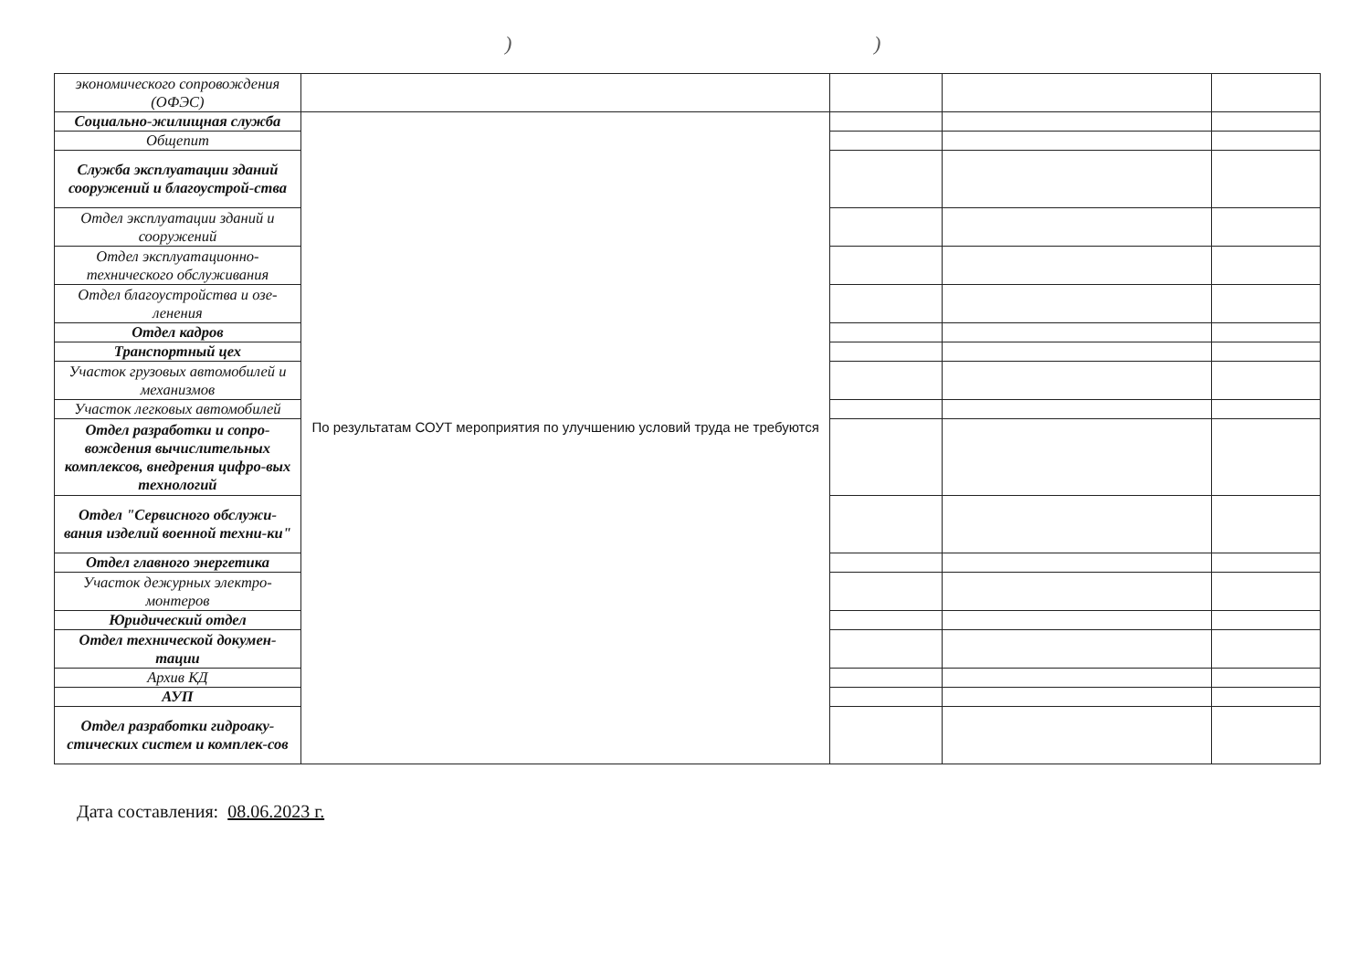))
| экономического сопровождения (ОФЭС) | | | | |
| Социально-жилищная служба | По результатам СОУТ мероприятия по улучшению условий труда не требуются | | | |
| Общепит | | | | |
| Служба эксплуатации зданий сооружений и благоустрой-ства | | | | |
| Отдел эксплуатации зданий и сооружений | | | | |
| Отдел эксплуатационно-технического обслуживания | | | | |
| Отдел благоустройства и озе-ленения | | | | |
| Отдел кадров | | | | |
| Транспортный цех | | | | |
| Участок грузовых автомобилей и механизмов | | | | |
| Участок легковых автомобилей | | | | |
| Отдел разработки и сопро-вождения вычислительных комплексов, внедрения цифро-вых технологий | | | | |
| Отдел "Сервисного обслужи-вания изделий военной техни-ки" | | | | |
| Отдел главного энергетика | | | | |
| Участок дежурных электро-монтеров | | | | |
| Юридический отдел | | | | |
| Отдел технической докумен-тации | | | | |
| Архив КД | | | | |
| АУП | | | | |
| Отдел разработки гидроаку-стических систем и комплек-сов | | | | |
Дата составления: 08.06.2023 г.